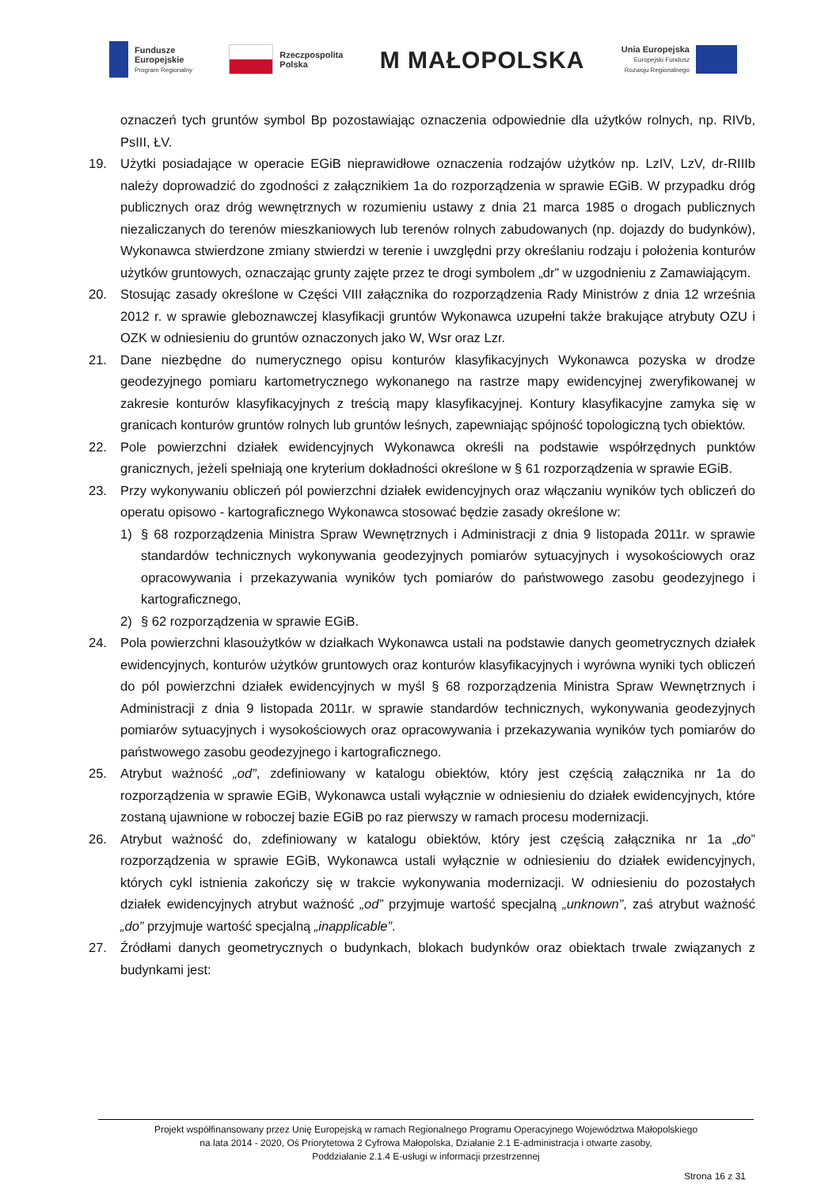Fundusze
Europejskie
Program Regionalny
Rzeczpospolita
Polska
M MAŁOPOLSKA
Unia Europejska
Europejski Fundusz
Rozwoju Regionalnego
oznaczeń tych gruntów symbol Bp pozostawiając oznaczenia odpowiednie dla użytków rolnych, np. RIVb, PsIII, ŁV.
19. Użytki posiadające w operacie EGiB nieprawidłowe oznaczenia rodzajów użytków np. LzIV, LzV, dr-RIIIb należy doprowadzić do zgodności z załącznikiem 1a do rozporządzenia w sprawie EGiB. W przypadku dróg publicznych oraz dróg wewnętrznych w rozumieniu ustawy z dnia 21 marca 1985 o drogach publicznych niezaliczanych do terenów mieszkaniowych lub terenów rolnych zabudowanych (np. dojazdy do budynków), Wykonawca stwierdzone zmiany stwierdzi w terenie i uwzględni przy określaniu rodzaju i położenia konturów użytków gruntowych, oznaczając grunty zajęte przez te drogi symbolem „dr” w uzgodnieniu z Zamawiającym.
20. Stosując zasady określone w Części VIII załącznika do rozporządzenia Rady Ministrów z dnia 12 września 2012 r. w sprawie gleboznawczej klasyfikacji gruntów Wykonawca uzupełni także brakujące atrybuty OZU i OZK w odniesieniu do gruntów oznaczonych jako W, Wsr oraz Lzr.
21. Dane niezbędne do numerycznego opisu konturów klasyfikacyjnych Wykonawca pozyska w drodze geodezyjnego pomiaru kartometrycznego wykonanego na rastrze mapy ewidencyjnej zweryfikowanej w zakresie konturów klasyfikacyjnych z treścią mapy klasyfikacyjnej. Kontury klasyfikacyjne zamyka się w granicach konturów gruntów rolnych lub gruntów leśnych, zapewniając spójność topologiczną tych obiektów.
22. Pole powierzchni działek ewidencyjnych Wykonawca określi na podstawie współrzędnych punktów granicznych, jeżeli spełniają one kryterium dokładności określone w § 61 rozporządzenia w sprawie EGiB.
23. Przy wykonywaniu obliczeń pól powierzchni działek ewidencyjnych oraz włączaniu wyników tych obliczeń do operatu opisowo - kartograficznego Wykonawca stosować będzie zasady określone w:
1) § 68 rozporządzenia Ministra Spraw Wewnętrznych i Administracji z dnia 9 listopada 2011r. w sprawie standardów technicznych wykonywania geodezyjnych pomiarów sytuacyjnych i wysokościowych oraz opracowywania i przekazywania wyników tych pomiarów do państwowego zasobu geodezyjnego i kartograficznego,
2) § 62 rozporządzenia w sprawie EGiB.
24. Pola powierzchni klasoużytków w działkach Wykonawca ustali na podstawie danych geometrycznych działek ewidencyjnych, konturów użytków gruntowych oraz konturów klasyfikacyjnych i wyrówna wyniki tych obliczeń do pól powierzchni działek ewidencyjnych w myśl § 68 rozporządzenia Ministra Spraw Wewnętrznych i Administracji z dnia 9 listopada 2011r. w sprawie standardów technicznych, wykonywania geodezyjnych pomiarów sytuacyjnych i wysokościowych oraz opracowywania i przekazywania wyników tych pomiarów do państwowego zasobu geodezyjnego i kartograficznego.
25. Atrybut ważność „od”, zdefiniowany w katalogu obiektów, który jest częścią załącznika nr 1a do rozporządzenia w sprawie EGiB, Wykonawca ustali wyłącznie w odniesieniu do działek ewidencyjnych, które zostaną ujawnione w roboczej bazie EGiB po raz pierwszy w ramach procesu modernizacji.
26. Atrybut ważność do, zdefiniowany w katalogu obiektów, który jest częścią załącznika nr 1a „do” rozporządzenia w sprawie EGiB, Wykonawca ustali wyłącznie w odniesieniu do działek ewidencyjnych, których cykl istnienia zakończy się w trakcie wykonywania modernizacji. W odniesieniu do pozostałych działek ewidencyjnych atrybut ważność „od” przyjmuje wartość specjalną „unknown”, zaś atrybut ważność „do” przyjmuje wartość specjalną „inapplicable”.
27. Źródłami danych geometrycznych o budynkach, blokach budynków oraz obiektach trwale związanych z budynkami jest:
Projekt współfinansowany przez Unię Europejską w ramach Regionalnego Programu Operacyjnego Województwa Małopolskiego
na lata 2014 - 2020, Oś Priorytetowa 2 Cyfrowa Małopolska, Działanie 2.1 E-administracja i otwarte zasoby,
Poddziałanie 2.1.4 E-usługi w informacji przestrzennej
Strona 16 z 31